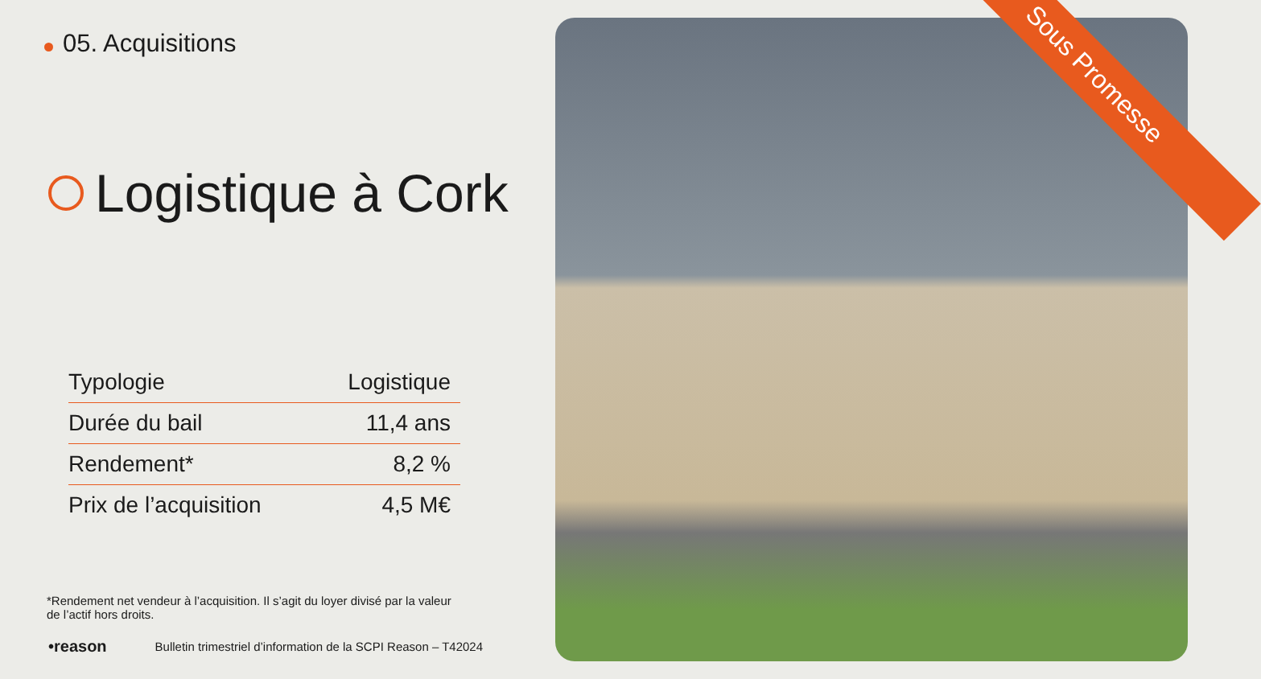05. Acquisitions
Logistique à Cork
| Typologie | Logistique |
| Durée du bail | 11,4 ans |
| Rendement* | 8,2 % |
| Prix de l’acquisition | 4,5 M€ |
*Rendement net vendeur à l’acquisition. Il s’agit du loyer divisé par la valeur de l’actif hors droits.
•reason Bulletin trimestriel d’information de la SCPI Reason – T42024
Sous Promesse